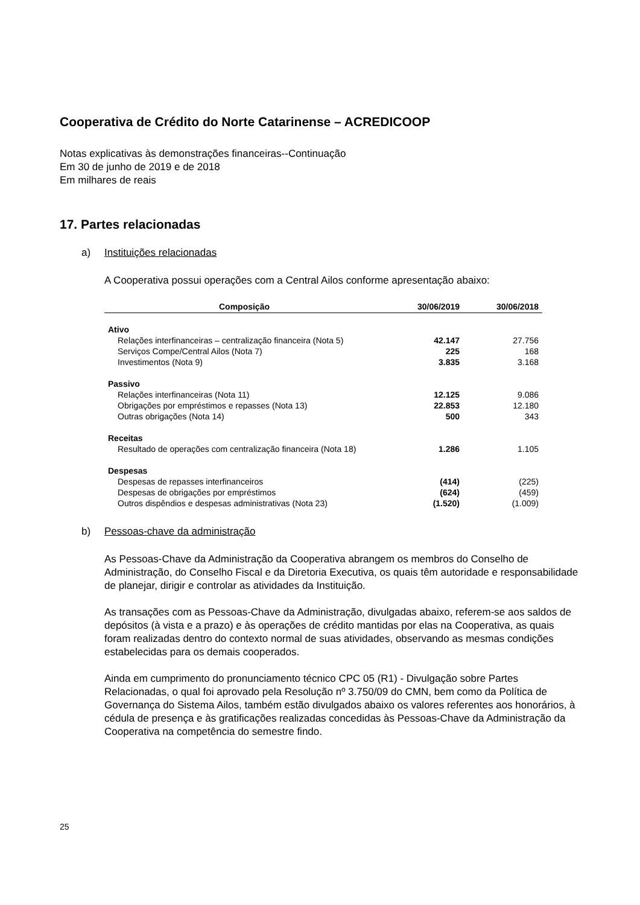Cooperativa de Crédito do Norte Catarinense – ACREDICOOP
Notas explicativas às demonstrações financeiras--Continuação
Em 30 de junho de 2019 e de 2018
Em milhares de reais
17. Partes relacionadas
a) Instituições relacionadas
A Cooperativa possui operações com a Central Ailos conforme apresentação abaixo:
| Composição | 30/06/2019 | 30/06/2018 |
| --- | --- | --- |
| Ativo | | |
| Relações interfinanceiras – centralização financeira (Nota 5) | 42.147 | 27.756 |
| Serviços Compe/Central Ailos (Nota 7) | 225 | 168 |
| Investimentos (Nota 9) | 3.835 | 3.168 |
| Passivo | | |
| Relações interfinanceiras (Nota 11) | 12.125 | 9.086 |
| Obrigações por empréstimos e repasses (Nota 13) | 22.853 | 12.180 |
| Outras obrigações (Nota 14) | 500 | 343 |
| Receitas | | |
| Resultado de operações com centralização financeira (Nota 18) | 1.286 | 1.105 |
| Despesas | | |
| Despesas de repasses interfinanceiros | (414) | (225) |
| Despesas de obrigações por empréstimos | (624) | (459) |
| Outros dispêndios e despesas administrativas (Nota 23) | (1.520) | (1.009) |
b) Pessoas-chave da administração
As Pessoas-Chave da Administração da Cooperativa abrangem os membros do Conselho de Administração, do Conselho Fiscal e da Diretoria Executiva, os quais têm autoridade e responsabilidade de planejar, dirigir e controlar as atividades da Instituição.
As transações com as Pessoas-Chave da Administração, divulgadas abaixo, referem-se aos saldos de depósitos (à vista e a prazo) e às operações de crédito mantidas por elas na Cooperativa, as quais foram realizadas dentro do contexto normal de suas atividades, observando as mesmas condições estabelecidas para os demais cooperados.
Ainda em cumprimento do pronunciamento técnico CPC 05 (R1) - Divulgação sobre Partes Relacionadas, o qual foi aprovado pela Resolução nº 3.750/09 do CMN, bem como da Política de Governança do Sistema Ailos, também estão divulgados abaixo os valores referentes aos honorários, à cédula de presença e às gratificações realizadas concedidas às Pessoas-Chave da Administração da Cooperativa na competência do semestre findo.
25